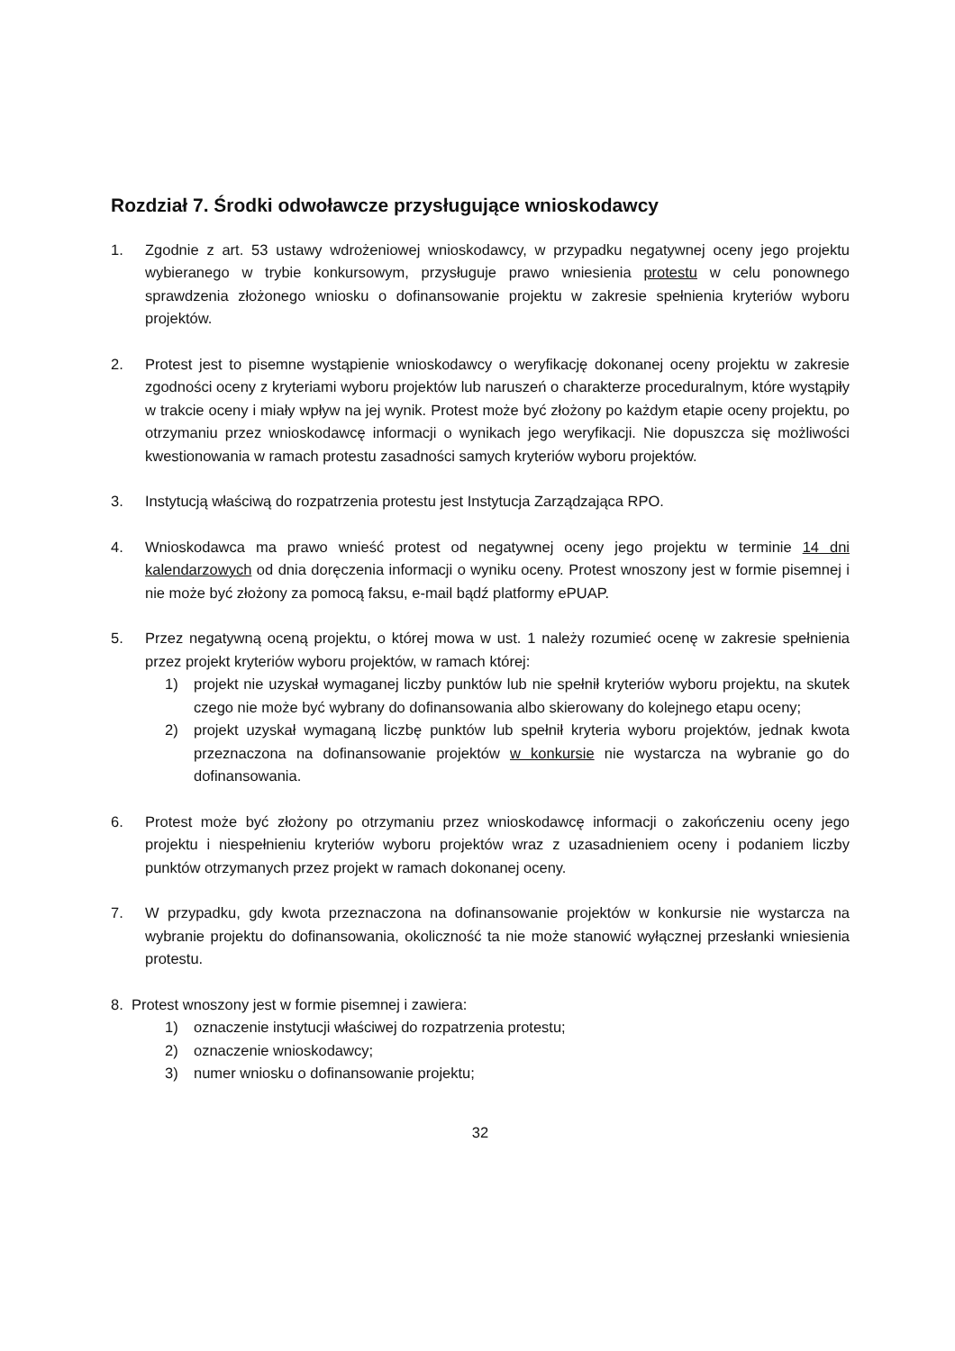Rozdział 7. Środki odwoławcze przysługujące wnioskodawcy
1. Zgodnie z art. 53 ustawy wdrożeniowej wnioskodawcy, w przypadku negatywnej oceny jego projektu wybieranego w trybie konkursowym, przysługuje prawo wniesienia protestu w celu ponownego sprawdzenia złożonego wniosku o dofinansowanie projektu w zakresie spełnienia kryteriów wyboru projektów.
2. Protest jest to pisemne wystąpienie wnioskodawcy o weryfikację dokonanej oceny projektu w zakresie zgodności oceny z kryteriami wyboru projektów lub naruszeń o charakterze proceduralnym, które wystąpiły w trakcie oceny i miały wpływ na jej wynik. Protest może być złożony po każdym etapie oceny projektu, po otrzymaniu przez wnioskodawcę informacji o wynikach jego weryfikacji. Nie dopuszcza się możliwości kwestionowania w ramach protestu zasadności samych kryteriów wyboru projektów.
3. Instytucją właściwą do rozpatrzenia protestu jest Instytucja Zarządzająca RPO.
4. Wnioskodawca ma prawo wnieść protest od negatywnej oceny jego projektu w terminie 14 dni kalendarzowych od dnia doręczenia informacji o wyniku oceny. Protest wnoszony jest w formie pisemnej i nie może być złożony za pomocą faksu, e-mail bądź platformy ePUAP.
5. Przez negatywną oceną projektu, o której mowa w ust. 1 należy rozumieć ocenę w zakresie spełnienia przez projekt kryteriów wyboru projektów, w ramach której:
1) projekt nie uzyskał wymaganej liczby punktów lub nie spełnił kryteriów wyboru projektu, na skutek czego nie może być wybrany do dofinansowania albo skierowany do kolejnego etapu oceny;
2) projekt uzyskał wymaganą liczbę punktów lub spełnił kryteria wyboru projektów, jednak kwota przeznaczona na dofinansowanie projektów w konkursie nie wystarcza na wybranie go do dofinansowania.
6. Protest może być złożony po otrzymaniu przez wnioskodawcę informacji o zakończeniu oceny jego projektu i niespełnieniu kryteriów wyboru projektów wraz z uzasadnieniem oceny i podaniem liczby punktów otrzymanych przez projekt w ramach dokonanej oceny.
7. W przypadku, gdy kwota przeznaczona na dofinansowanie projektów w konkursie nie wystarcza na wybranie projektu do dofinansowania, okoliczność ta nie może stanowić wyłącznej przesłanki wniesienia protestu.
8. Protest wnoszony jest w formie pisemnej i zawiera:
1) oznaczenie instytucji właściwej do rozpatrzenia protestu;
2) oznaczenie wnioskodawcy;
3) numer wniosku o dofinansowanie projektu;
32